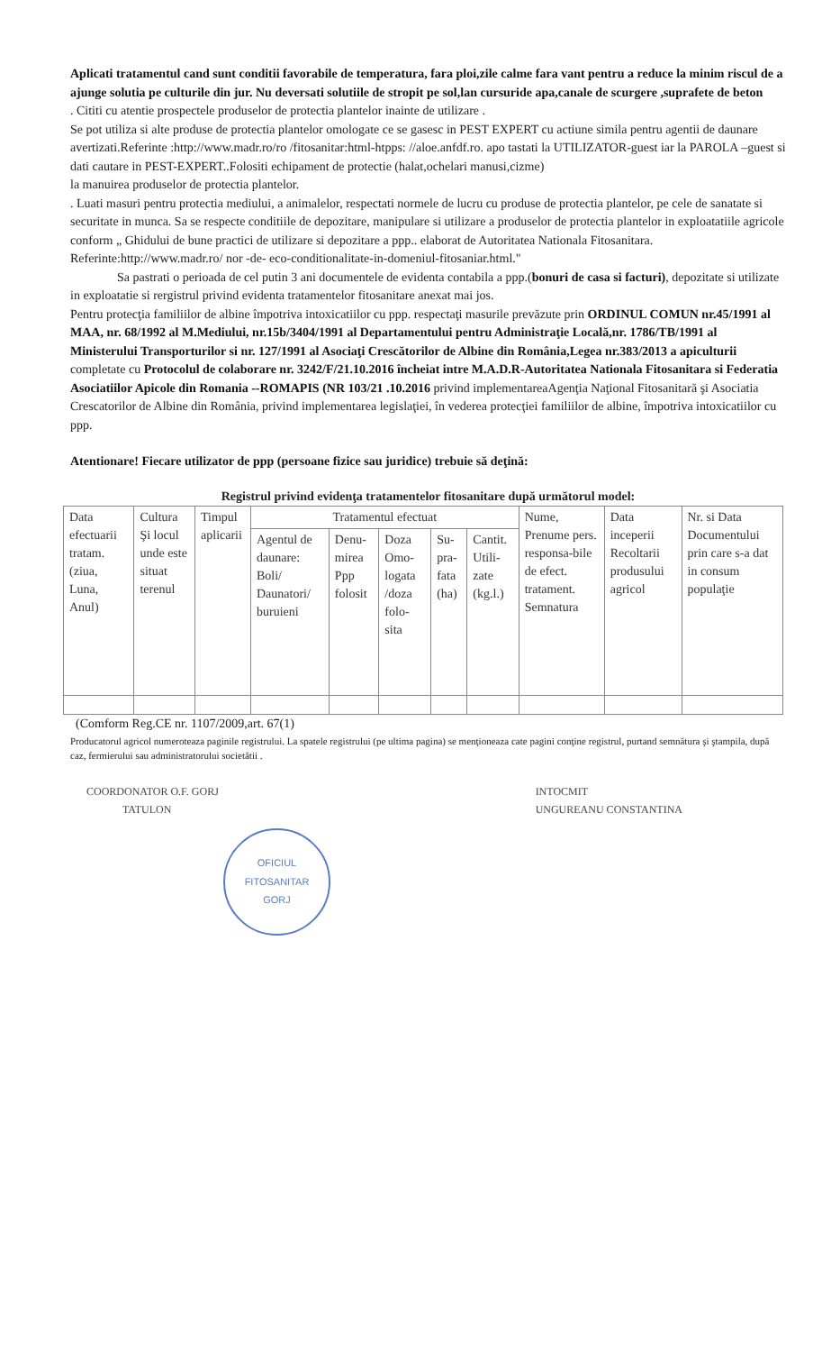Aplicati tratamentul cand sunt conditii favorabile de temperatura, fara ploi,zile calme fara vant pentru a reduce la minim riscul de a ajunge solutia pe culturile din jur. Nu deversati solutiile de stropit pe sol,lan cursuride apa,canale de scurgere ,suprafete de beton
. Cititi cu atentie prospectele produselor de protectia plantelor inainte de utilizare .
Se pot utiliza si alte produse de protectia plantelor omologate ce se gasesc in PEST EXPERT cu actiune simila pentru agentii de daunare avertizati.Referinte :http://www.madr.ro/ro /fitosanitar:html-htpps: //aloe.anfdf.ro. apo tastati la UTILIZATOR-guest iar la PAROLA –guest si dati cautare in PEST-EXPERT..Folositi echipament de protectie (halat,ochelari manusi,cizme)
la manuirea produselor de protectia plantelor.
. Luati masuri pentru protectia mediului, a animalelor, respectati normele de lucru cu produse de protectia plantelor, pe cele de sanatate si securitate in munca. Sa se respecte conditiile de depozitare, manipulare si utilizare a produselor de protectia plantelor in exploatatiile agricole conform „ Ghidului de bune practici de utilizare si depozitare a ppp.. elaborat de Autoritatea Nationala Fitosanitara. Referinte:http://www.madr.ro/ nor -de- eco-conditionalitate-in-domeniul-fitosaniar.html."
Sa pastrati o perioada de cel putin 3 ani documentele de evidenta contabila a ppp.(bonuri de casa si facturi), depozitate si utilizate in exploatatie si rergistrul privind evidenta tratamentelor fitosanitare anexat mai jos.
Pentru protecţia familiilor de albine împotriva intoxicatiilor cu ppp. respectaţi masurile prevăzute prin ORDINUL COMUN nr.45/1991 al MAA, nr. 68/1992 al M.Mediului, nr.15b/3404/1991 al Departamentului pentru Administraţie Locală,nr. 1786/TB/1991 al Ministerului Transporturilor si nr. 127/1991 al Asociaţi Crescătorilor de Albine din România,Legea nr.383/2013 a apiculturii completate cu Protocolul de colaborare nr. 3242/F/21.10.2016 încheiat intre M.A.D.R-Autoritatea Nationala Fitosanitara si Federatia Asociatiilor Apicole din Romania --ROMAPIS (NR 103/21 .10.2016 privind implementareaAgenţia Naţional Fitosanitară şi Asociatia Crescatorilor de Albine din România, privind implementarea legislaţiei, în vederea protecţiei familiilor de albine, împotriva intoxicatiilor cu ppp.
Atentionare! Fiecare utilizator de ppp (persoane fizice sau juridice) trebuie să deţină:
Registrul privind evidenţa tratamentelor fitosanitare după următorul model:
| Data efectuarii tratam. (ziua, Luna, Anul) | Cultura Şi locul unde este situat terenul | Timpul aplicarii | Tratamentul efectuat | | | | | Nume, Prenume pers. responsa-bile de efect. tratament. Semnatura | Data inceperii Recoltarii produsului agricol | Nr. si Data Documentului prin care s-a dat in consum populaţie |
| | | | Agentul de daunare: Boli/ Daunatori/ buruieni | Denu-mirea Ppp folosit | Doza Omo-logata /doza folo-sita | Su-pra-fata (ha) | Cantit. Utili-zate (kg.l.) | | | |
(Comform Reg.CE nr. 1107/2009,art. 67(1)
Producatorul agricol numeroteaza paginile registrului. La spatele registrului (pe ultima pagina) se menţioneaza cate pagini conţine registrul, purtand semnătura şi ştampila, după caz, fermierului sau administratorului societătii .
COORDONATOR O.F. GORJ
TATULON
INTOCMIT
UNGUREANU CONSTANTINA
OFICIUL
FITOSANITAR
GORJ